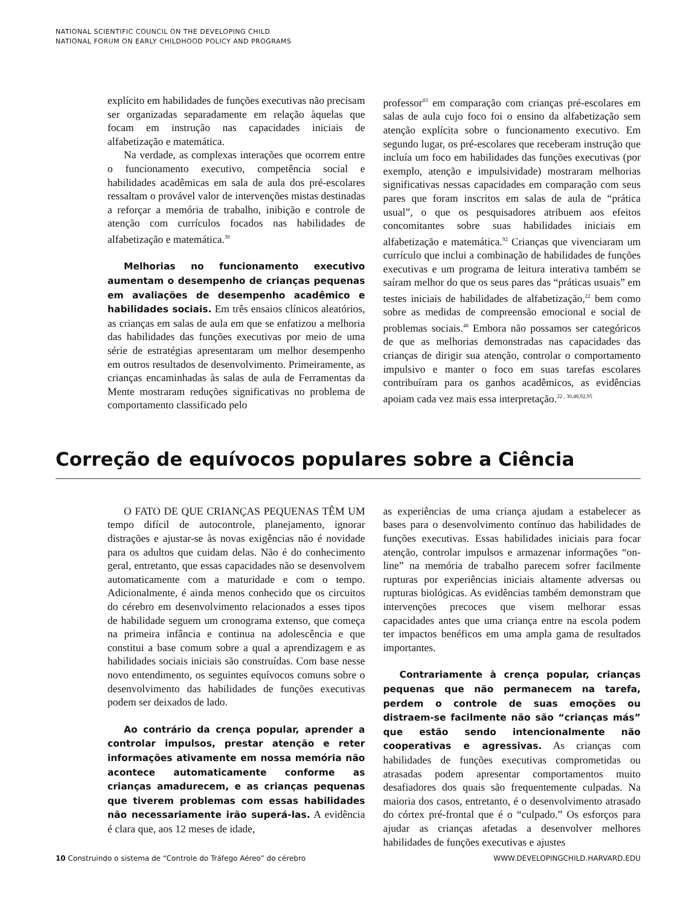NATIONAL SCIENTIFIC COUNCIL ON THE DEVELOPING CHILD
NATIONAL FORUM ON EARLY CHILDHOOD POLICY AND PROGRAMS
explícito em habilidades de funções executivas não precisam ser organizadas separadamente em relação àquelas que focam em instrução nas capacidades iniciais de alfabetização e matemática.
Na verdade, as complexas interações que ocorrem entre o funcionamento executivo, competência social e habilidades acadêmicas em sala de aula dos pré-escolares ressaltam o provável valor de intervenções mistas destinadas a reforçar a memória de trabalho, inibição e controle de atenção com currículos focados nas habilidades de alfabetização e matemática.<sup>30</sup>
Melhorias no funcionamento executivo aumentam o desempenho de crianças pequenas em avaliações de desempenho acadêmico e habilidades sociais. Em três ensaios clínicos aleatórios, as crianças em salas de aula em que se enfatizou a melhoria das habilidades das funções executivas por meio de uma série de estratégias apresentaram um melhor desempenho em outros resultados de desenvolvimento. Primeiramente, as crianças encaminhadas às salas de aula de Ferramentas da Mente mostraram reduções significativas no problema de comportamento classificado pelo
professor<sup>83</sup> em comparação com crianças pré-escolares em salas de aula cujo foco foi o ensino da alfabetização sem atenção explícita sobre o funcionamento executivo. Em segundo lugar, os pré-escolares que receberam instrução que incluía um foco em habilidades das funções executivas (por exemplo, atenção e impulsividade) mostraram melhorias significativas nessas capacidades em comparação com seus pares que foram inscritos em salas de aula de “prática usual”, o que os pesquisadores atribuem aos efeitos concomitantes sobre suas habilidades iniciais em alfabetização e matemática.<sup>92</sup> Crianças que vivenciaram um currículo que inclui a combinação de habilidades de funções executivas e um programa de leitura interativa também se saíram melhor do que os seus pares das “práticas usuais” em testes iniciais de habilidades de alfabetização,<sup>22</sup> bem como sobre as medidas de compreensão emocional e social de problemas sociais.<sup>48</sup> Embora não possamos ser categóricos de que as melhorias demonstradas nas capacidades das crianças de dirigir sua atenção, controlar o comportamento impulsivo e manter o foco em suas tarefas escolares contribuíram para os ganhos acadêmicos, as evidências apoiam cada vez mais essa interpretação.<sup>22 , 30,48,92,95</sup>
Correção de equívocos populares sobre a Ciência
O FATO DE QUE CRIANÇAS PEQUENAS TÊM UM tempo difícil de autocontrole, planejamento, ignorar distrações e ajustar-se às novas exigências não é novidade para os adultos que cuidam delas. Não é do conhecimento geral, entretanto, que essas capacidades não se desenvolvem automaticamente com a maturidade e com o tempo. Adicionalmente, é ainda menos conhecido que os circuitos do cérebro em desenvolvimento relacionados a esses tipos de habilidade seguem um cronograma extenso, que começa na primeira infância e continua na adolescência e que constitui a base comum sobre a qual a aprendizagem e as habilidades sociais iniciais são construídas. Com base nesse novo entendimento, os seguintes equívocos comuns sobre o desenvolvimento das habilidades de funções executivas podem ser deixados de lado.
Ao contrário da crença popular, aprender a controlar impulsos, prestar atenção e reter informações ativamente em nossa memória não acontece automaticamente conforme as crianças amadurecem, e as crianças pequenas que tiverem problemas com essas habilidades não necessariamente irão superá-las. A evidência é clara que, aos 12 meses de idade,
as experiências de uma criança ajudam a estabelecer as bases para o desenvolvimento contínuo das habilidades de funções executivas. Essas habilidades iniciais para focar atenção, controlar impulsos e armazenar informações “on-line” na memória de trabalho parecem sofrer facilmente rupturas por experiências iniciais altamente adversas ou rupturas biológicas. As evidências também demonstram que intervenções precoces que visem melhorar essas capacidades antes que uma criança entre na escola podem ter impactos benéficos em uma ampla gama de resultados importantes.
Contrariamente à crença popular, crianças pequenas que não permanecem na tarefa, perdem o controle de suas emoções ou distraem-se facilmente não são “crianças más” que estão sendo intencionalmente não cooperativas e agressivas. As crianças com habilidades de funções executivas comprometidas ou atrasadas podem apresentar comportamentos muito desafiadores dos quais são frequentemente culpadas. Na maioria dos casos, entretanto, é o desenvolvimento atrasado do córtex pré-frontal que é o “culpado.” Os esforços para ajudar as crianças afetadas a desenvolver melhores habilidades de funções executivas e ajustes
10 Construindo o sistema de “Controle do Tráfego Aéreo” do cérebro WWW.DEVELOPINGCHILD.HARVARD.EDU